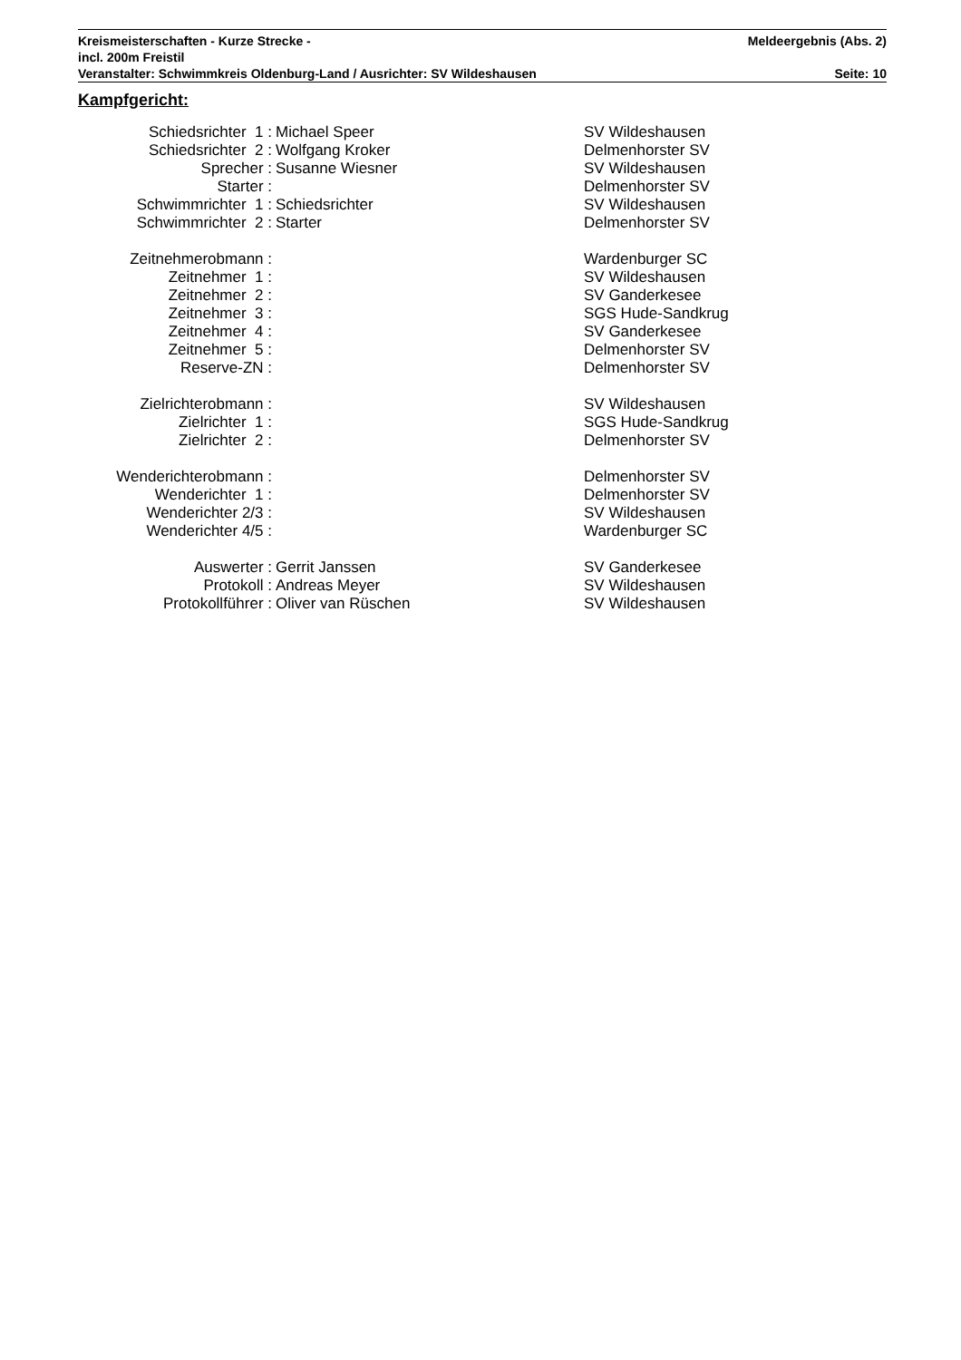Kreismeisterschaften - Kurze Strecke - Meldeergebnis (Abs. 2)
incl. 200m Freistil
Veranstalter: Schwimmkreis Oldenburg-Land / Ausrichter: SV Wildeshausen Seite: 10
Kampfgericht:
| Schiedsrichter 1 : | Michael Speer | SV Wildeshausen |
| Schiedsrichter 2 : | Wolfgang Kroker | Delmenhorster SV |
| Sprecher : | Susanne Wiesner | SV Wildeshausen |
| Starter : | | Delmenhorster SV |
| Schwimmrichter 1 : | Schiedsrichter | SV Wildeshausen |
| Schwimmrichter 2 : | Starter | Delmenhorster SV |
| Zeitnehmerobmann : | | Wardenburger SC |
| Zeitnehmer 1 : | | SV Wildeshausen |
| Zeitnehmer 2 : | | SV Ganderkesee |
| Zeitnehmer 3 : | | SGS Hude-Sandkrug |
| Zeitnehmer 4 : | | SV Ganderkesee |
| Zeitnehmer 5 : | | Delmenhorster SV |
| Reserve-ZN : | | Delmenhorster SV |
| Zielrichterobmann : | | SV Wildeshausen |
| Zielrichter 1 : | | SGS Hude-Sandkrug |
| Zielrichter 2 : | | Delmenhorster SV |
| Wenderichterobmann : | | Delmenhorster SV |
| Wenderichter 1 : | | Delmenhorster SV |
| Wenderichter 2/3 : | | SV Wildeshausen |
| Wenderichter 4/5 : | | Wardenburger SC |
| Auswerter : | Gerrit Janssen | SV Ganderkesee |
| Protokoll : | Andreas Meyer | SV Wildeshausen |
| Protokollführer : | Oliver van Rüschen | SV Wildeshausen |